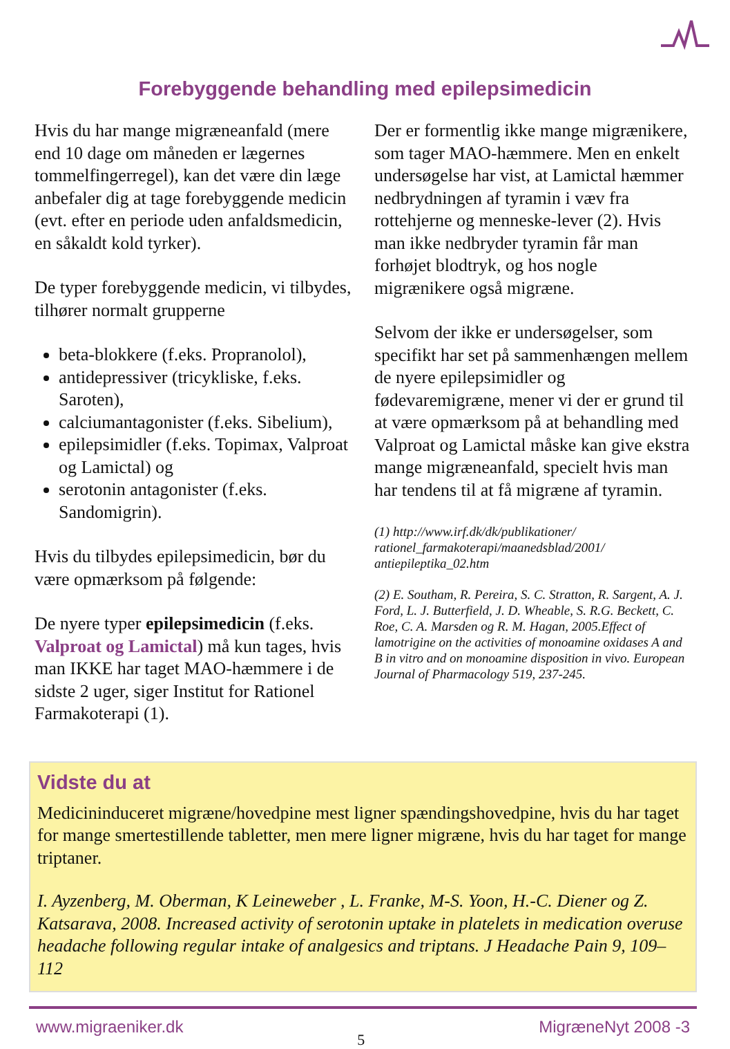Forebyggende behandling med epilepsimedicin
Hvis du har mange migræneanfald (mere end 10 dage om måneden er lægernes tommelfingerregel), kan det være din læge anbefaler dig at tage forebyggende medicin (evt. efter en periode uden anfaldsmedicin, en såkaldt kold tyrker).
De typer forebyggende medicin, vi tilbydes, tilhører normalt grupperne
beta-blokkere (f.eks. Propranolol),
antidepressiver (tricykliske, f.eks. Saroten),
calciumantagonister (f.eks. Sibelium),
epilepsimidler (f.eks. Topimax, Valproat og Lamictal) og
serotonin antagonister (f.eks. Sandomigrin).
Hvis du tilbydes epilepsimedicin, bør du være opmærksom på følgende:
De nyere typer epilepsimedicin (f.eks. Valproat og Lamictal) må kun tages, hvis man IKKE har taget MAO-hæmmere i de sidste 2 uger, siger Institut for Rationel Farmakoterapi (1).
Der er formentlig ikke mange migrænikere, som tager MAO-hæmmere. Men en enkelt undersøgelse har vist, at Lamictal hæmmer nedbrydningen af tyramin i væv fra rottehjerne og menneske-lever (2). Hvis man ikke nedbryder tyramin får man forhøjet blodtryk, og hos nogle migrænikere også migræne.
Selvom der ikke er undersøgelser, som specifikt har set på sammenhængen mellem de nyere epilepsimidler og fødevaremigræne, mener vi der er grund til at være opmærksom på at behandling med Valproat og Lamictal måske kan give ekstra mange migræneanfald, specielt hvis man har tendens til at få migræne af tyramin.
(1) http://www.irf.dk/dk/publikationer/ rationel_farmakoterapi/maanedsblad/2001/ antiepileptika_02.htm
(2) E. Southam, R. Pereira, S. C. Stratton, R. Sargent, A. J. Ford, L. J. Butterfield, J. D. Wheable, S. R.G. Beckett, C. Roe, C. A. Marsden og R. M. Hagan, 2005.Effect of lamotrigine on the activities of monoamine oxidases A and B in vitro and on monoamine disposition in vivo. European Journal of Pharmacology 519, 237-245.
Vidste du at
Medicininduceret migræne/hovedpine mest ligner spændingshovedpine, hvis du har taget for mange smertestillende tabletter, men mere ligner migræne, hvis du har taget for mange triptaner.
I. Ayzenberg, M. Oberman, K Leineweber , L. Franke, M-S. Yoon, H.-C. Diener og Z. Katsarava, 2008. Increased activity of serotonin uptake in platelets in medication overuse headache following regular intake of analgesics and triptans. J Headache Pain 9, 109– 112
www.migraeniker.dk 5 MigræneNyt 2008 -3